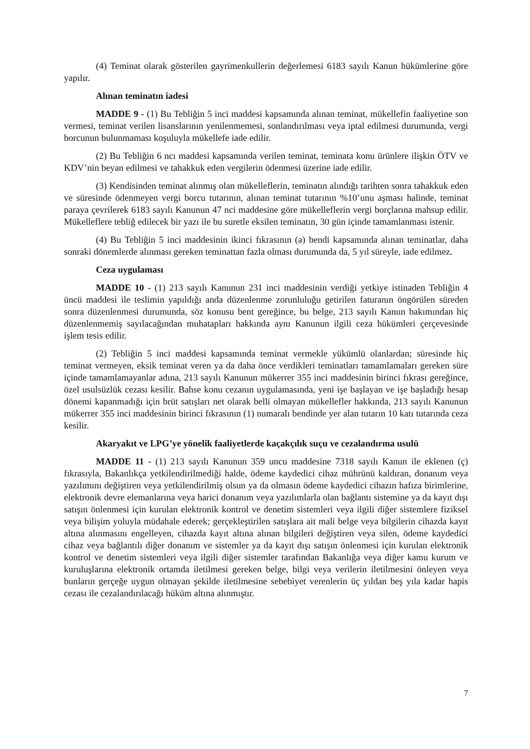(4) Teminat olarak gösterilen gayrimenkullerin değerlemesi 6183 sayılı Kanun hükümlerine göre yapılır.
Alınan teminatın iadesi
MADDE 9 - (1) Bu Tebliğin 5 inci maddesi kapsamında alınan teminat, mükellefin faaliyetine son vermesi, teminat verilen lisanslarının yenilenmemesi, sonlandırılması veya iptal edilmesi durumunda, vergi borcunun bulunmaması koşuluyla mükellefe iade edilir.
(2) Bu Tebliğin 6 ncı maddesi kapsamında verilen teminat, teminata konu ürünlere ilişkin ÖTV ve KDV’nin beyan edilmesi ve tahakkuk eden vergilerin ödenmesi üzerine iade edilir.
(3) Kendisinden teminat alınmış olan mükelleflerin, teminatın alındığı tarihten sonra tahakkuk eden ve süresinde ödenmeyen vergi borcu tutarının, alınan teminat tutarının %10’unu aşması halinde, teminat paraya çevrilerek 6183 sayılı Kanunun 47 nci maddesine göre mükelleflerin vergi borçlarına mahsup edilir. Mükelleflere tebliğ edilecek bir yazı ile bu suretle eksilen teminatın, 30 gün içinde tamamlanması istenir.
(4) Bu Tebliğin 5 inci maddesinin ikinci fıkrasının (a) bendi kapsamında alınan teminatlar, daha sonraki dönemlerde alınması gereken teminattan fazla olması durumunda da, 5 yıl süreyle, iade edilmez.
Ceza uygulaması
MADDE 10 - (1) 213 sayılı Kanunun 231 inci maddesinin verdiği yetkiye istinaden Tebliğin 4 üncü maddesi ile teslimin yapıldığı anda düzenlenme zorunluluğu getirilen faturanın öngörülen süreden sonra düzenlenmesi durumunda, söz konusu bent gereğince, bu belge, 213 sayılı Kanun bakımından hiç düzenlenmemiş sayılacağından muhatapları hakkında aynı Kanunun ilgili ceza hükümleri çerçevesinde işlem tesis edilir.
(2) Tebliğin 5 inci maddesi kapsamında teminat vermekle yükümlü olanlardan; süresinde hiç teminat vermeyen, eksik teminat veren ya da daha önce verdikleri teminatları tamamlamaları gereken süre içinde tamamlamayanlar adına, 213 sayılı Kanunun mükerrer 355 inci maddesinin birinci fıkrası gereğince, özel usulsüzlük cezası kesilir. Bahse konu cezanın uygulamasında, yeni işe başlayan ve işe başladığı hesap dönemi kapanmadığı için brüt satışları net olarak belli olmayan mükellefler hakkında, 213 sayılı Kanunun mükerrer 355 inci maddesinin birinci fıkrasının (1) numaralı bendinde yer alan tutarın 10 katı tutarında ceza kesilir.
Akaryakıt ve LPG’ye yönelik faaliyetlerde kaçakçılık suçu ve cezalandırma usulü
MADDE 11 - (1) 213 sayılı Kanunun 359 uncu maddesine 7318 sayılı Kanun ile eklenen (ç) fıkrasıyla, Bakanlıkça yetkilendirilmediği halde, ödeme kaydedici cihaz mührünü kaldıran, donanım veya yazılımını değiştiren veya yetkilendirilmiş olsun ya da olmasın ödeme kaydedici cihazın hafıza birimlerine, elektronik devre elemanlarına veya harici donanım veya yazılımlarla olan bağlantı sistemine ya da kayıt dışı satışın önlenmesi için kurulan elektronik kontrol ve denetim sistemleri veya ilgili diğer sistemlere fiziksel veya bilişim yoluyla müdahale ederek; gerçekleştirilen satışlara ait mali belge veya bilgilerin cihazda kayıt altına alınmasını engelleyen, cihazda kayıt altına alınan bilgileri değiştiren veya silen, ödeme kaydedici cihaz veya bağlantılı diğer donanım ve sistemler ya da kayıt dışı satışın önlenmesi için kurulan elektronik kontrol ve denetim sistemleri veya ilgili diğer sistemler tarafından Bakanlığa veya diğer kamu kurum ve kuruluşlarına elektronik ortamda iletilmesi gereken belge, bilgi veya verilerin iletilmesini önleyen veya bunların gerçeğe uygun olmayan şekilde iletilmesine sebebiyet verenlerin üç yıldan beş yıla kadar hapis cezası ile cezalandırılacağı hüküm altına alınmıştır.
7